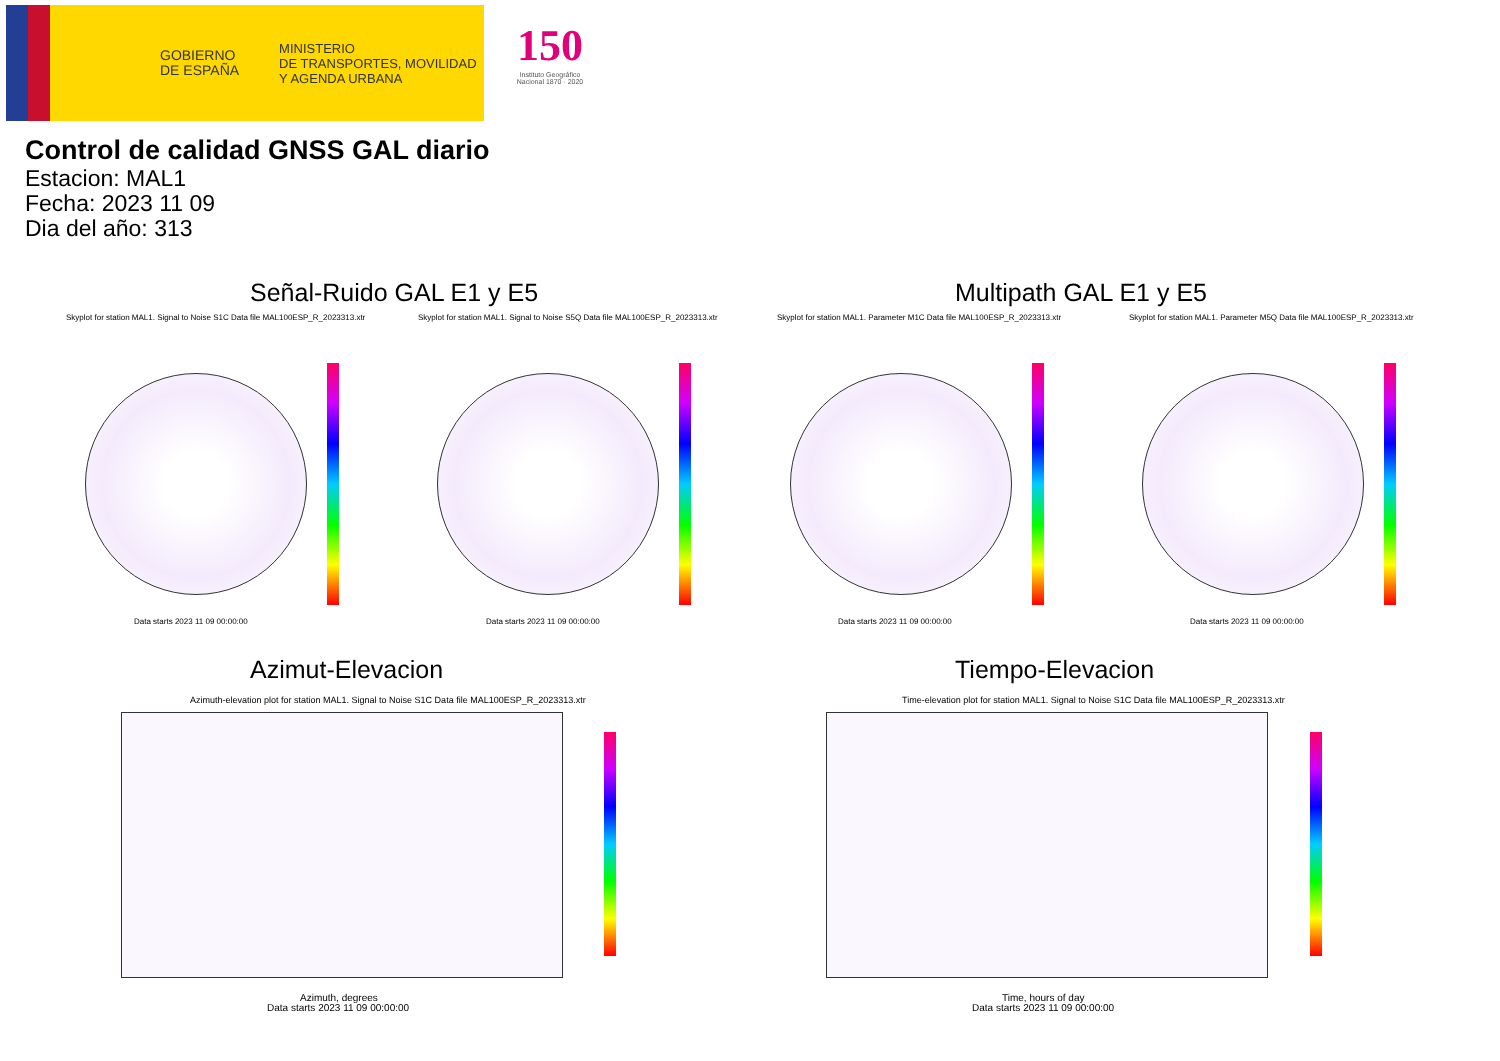GOBIERNO
DE ESPAÑA
MINISTERIO
DE TRANSPORTES, MOVILIDAD
Y AGENDA URBANA
150
Instituto Geográfico Nacional 1870 · 2020
Control de calidad GNSS GAL diario
Estacion: MAL1
Fecha: 2023 11 09
Dia del año: 313
Señal-Ruido GAL E1 y E5 Multipath GAL E1 y E5
Skyplot for station MAL1. Signal to Noise S1C Data file MAL100ESP_R_2023313.xtr
Data starts 2023 11 09 00:00:00
Skyplot for station MAL1. Signal to Noise S5Q Data file MAL100ESP_R_2023313.xtr
Data starts 2023 11 09 00:00:00
Skyplot for station MAL1. Parameter M1C Data file MAL100ESP_R_2023313.xtr
Data starts 2023 11 09 00:00:00
Skyplot for station MAL1. Parameter M5Q Data file MAL100ESP_R_2023313.xtr
Data starts 2023 11 09 00:00:00
Azimut-Elevacion Tiempo-Elevacion
Azimuth-elevation plot for station MAL1. Signal to Noise S1C Data file MAL100ESP_R_2023313.xtr
Azimuth, degrees
Data starts 2023 11 09 00:00:00
Time-elevation plot for station MAL1. Signal to Noise S1C Data file MAL100ESP_R_2023313.xtr
Time, hours of day
Data starts 2023 11 09 00:00:00